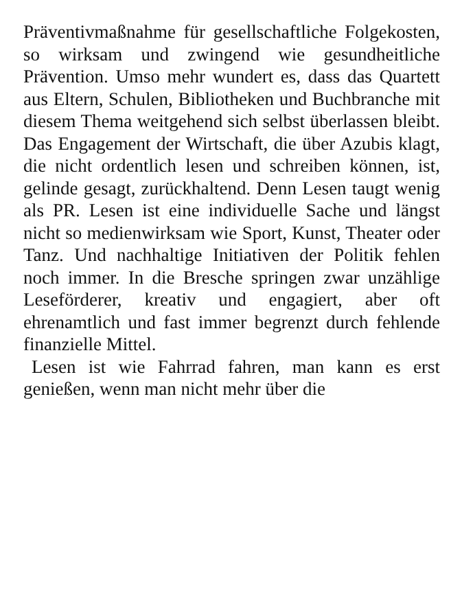Präventivmaßnahme für gesellschaftliche Folgekosten, so wirksam und zwingend wie gesundheitliche Prävention. Umso mehr wundert es, dass das Quartett aus Eltern, Schulen, Bibliotheken und Buchbranche mit diesem Thema weitgehend sich selbst überlassen bleibt. Das Engagement der Wirtschaft, die über Azubis klagt, die nicht ordentlich lesen und schreiben können, ist, gelinde gesagt, zurückhaltend. Denn Lesen taugt wenig als PR. Lesen ist eine individuelle Sache und längst nicht so medienwirksam wie Sport, Kunst, Theater oder Tanz. Und nachhaltige Initiativen der Politik fehlen noch immer. In die Bresche springen zwar unzählige Leseförderer, kreativ und engagiert, aber oft ehrenamtlich und fast immer begrenzt durch fehlende finanzielle Mittel.
Lesen ist wie Fahrrad fahren, man kann es erst genießen, wenn man nicht mehr über die